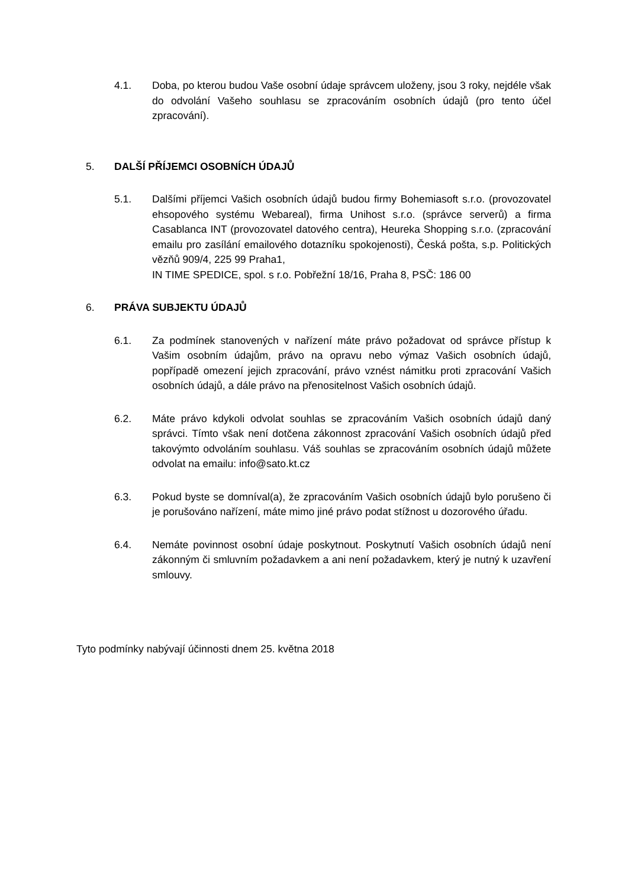4.1. Doba, po kterou budou Vaše osobní údaje správcem uloženy, jsou 3 roky, nejdéle však do odvolání Vašeho souhlasu se zpracováním osobních údajů (pro tento účel zpracování).
5. DALŠÍ PŘÍJEMCI OSOBNÍCH ÚDAJŮ
5.1. Dalšími příjemci Vašich osobních údajů budou firmy Bohemiasoft s.r.o. (provozovatel ehsopového systému Webareal), firma Unihost s.r.o. (správce serverů) a firma Casablanca INT (provozovatel datového centra), Heureka Shopping s.r.o. (zpracování emailu pro zasílání emailového dotazníku spokojenosti), Česká pošta, s.p. Politických vězňů 909/4, 225 99 Praha1,
IN TIME SPEDICE, spol. s r.o. Pobřežní 18/16, Praha 8, PSČ: 186 00
6. PRÁVA SUBJEKTU ÚDAJŮ
6.1. Za podmínek stanovených v nařízení máte právo požadovat od správce přístup k Vašim osobním údajům, právo na opravu nebo výmaz Vašich osobních údajů, popřípadě omezení jejich zpracování, právo vznést námitku proti zpracování Vašich osobních údajů, a dále právo na přenositelnost Vašich osobních údajů.
6.2. Máte právo kdykoli odvolat souhlas se zpracováním Vašich osobních údajů daný správci. Tímto však není dotčena zákonnost zpracování Vašich osobních údajů před takovýmto odvoláním souhlasu. Váš souhlas se zpracováním osobních údajů můžete odvolat na emailu: info@sato.kt.cz
6.3. Pokud byste se domníval(a), že zpracováním Vašich osobních údajů bylo porušeno či je porušováno nařízení, máte mimo jiné právo podat stížnost u dozorového úřadu.
6.4. Nemáte povinnost osobní údaje poskytnout. Poskytnutí Vašich osobních údajů není zákonným či smluvním požadavkem a ani není požadavkem, který je nutný k uzavření smlouvy.
Tyto podmínky nabývají účinnosti dnem 25. května 2018